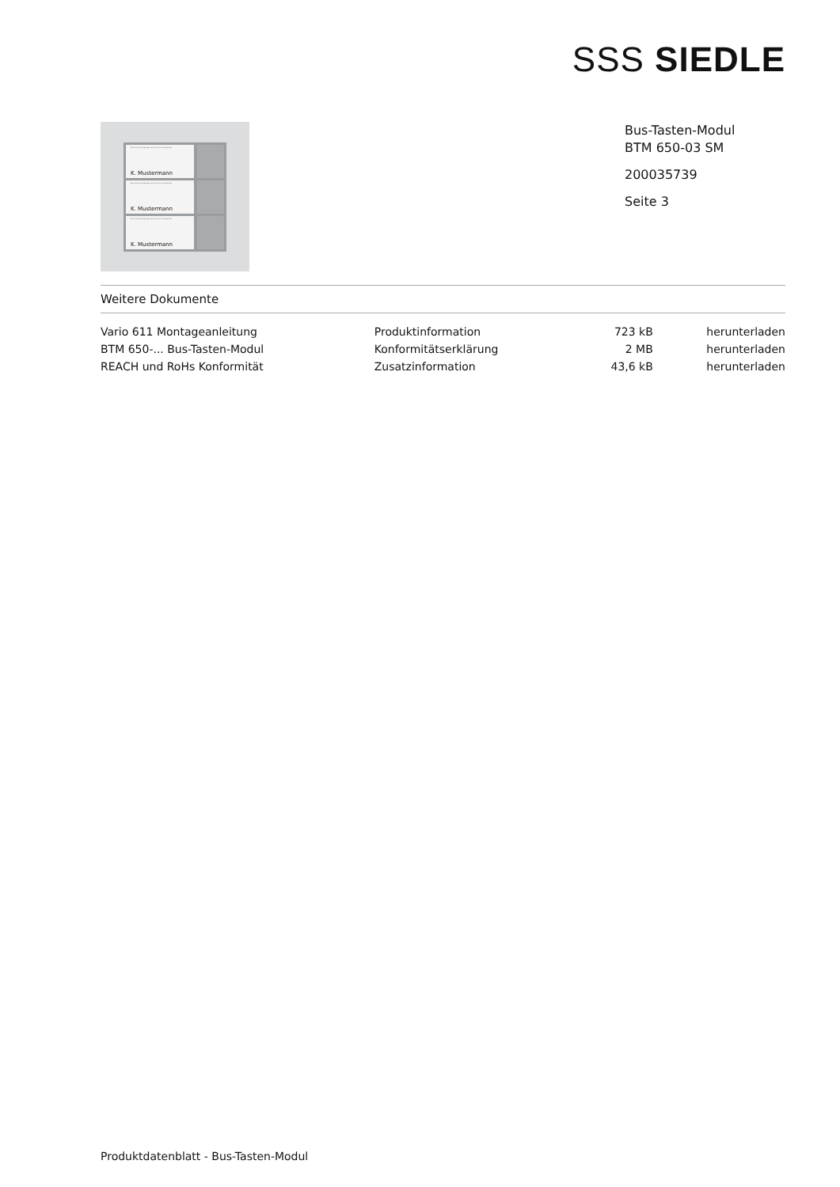SSS SIEDLE
Beschriftungsunterlagen bei Ihrem Fachhandwerker.
K. Mustermann
Beschriftungsunterlagen bei Ihrem Fachhandwerker.
K. Mustermann
Beschriftungsunterlagen bei Ihrem Fachhandwerker.
K. Mustermann
Bus-Tasten-Modul
BTM 650-03 SM
200035739
Seite 3
Weitere Dokumente
| Vario 611 Montageanleitung | Produktinformation | 723 kB | herunterladen |
| BTM 650-... Bus-Tasten-Modul | Konformitätserklärung | 2 MB | herunterladen |
| REACH und RoHs Konformität | Zusatzinformation | 43,6 kB | herunterladen |
Produktdatenblatt - Bus-Tasten-Modul